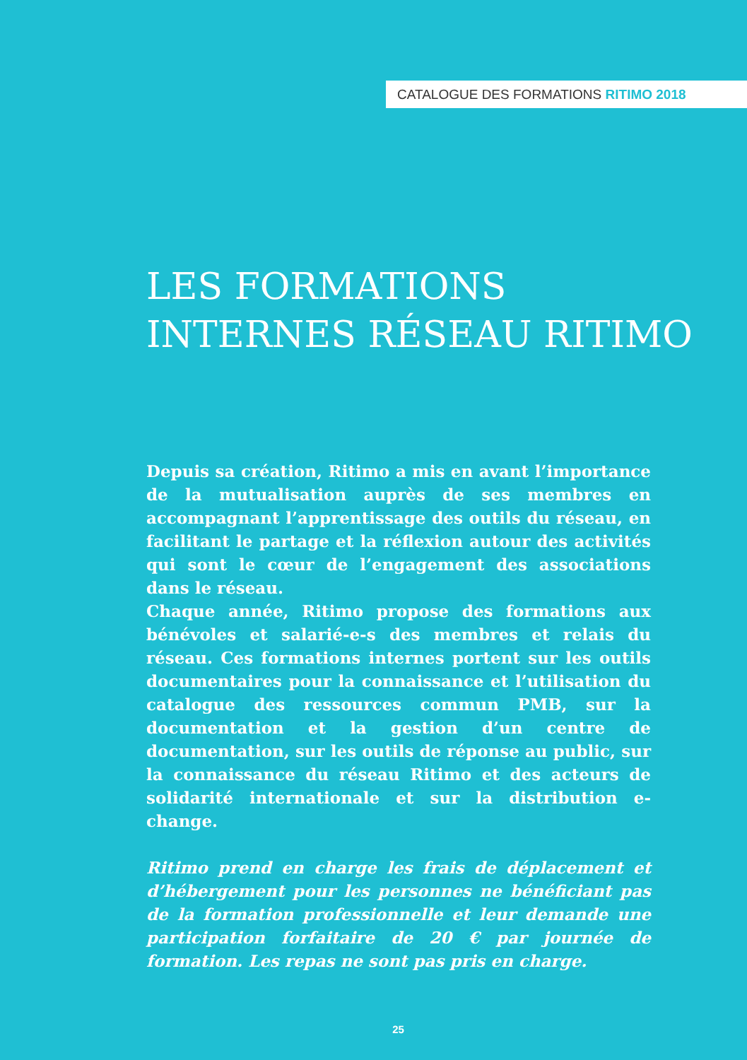CATALOGUE DES FORMATIONS RITIMO 2018
LES FORMATIONS
INTERNES RÉSEAU RITIMO
Depuis sa création, Ritimo a mis en avant l’importance de la mutualisation auprès de ses membres en accompagnant l’apprentissage des outils du réseau, en facilitant le partage et la réflexion autour des activités qui sont le cœur de l’engagement des associations dans le réseau.
Chaque année, Ritimo propose des formations aux bénévoles et salarié-e-s des membres et relais du réseau. Ces formations internes portent sur les outils documentaires pour la connaissance et l’utilisation du catalogue des ressources commun PMB, sur la documentation et la gestion d’un centre de documentation, sur les outils de réponse au public, sur la connaissance du réseau Ritimo et des acteurs de solidarité internationale et sur la distribution e-change.
Ritimo prend en charge les frais de déplacement et d’hébergement pour les personnes ne bénéficiant pas de la formation professionnelle et leur demande une participation forfaitaire de 20 € par journée de formation. Les repas ne sont pas pris en charge.
25